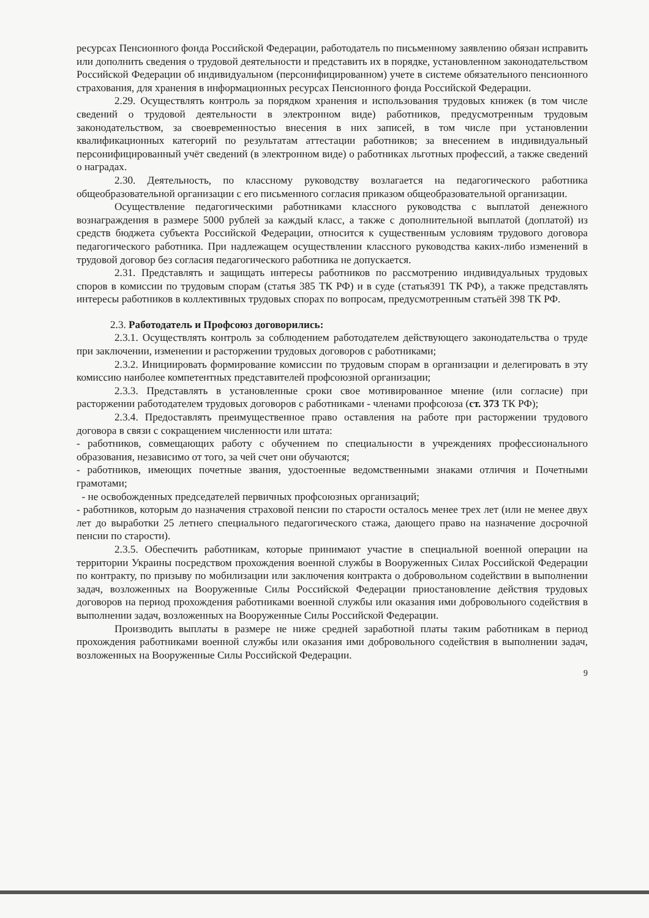ресурсах Пенсионного фонда Российской Федерации, работодатель по письменному заявлению обязан исправить или дополнить сведения о трудовой деятельности и представить их в порядке, установленном законодательством Российской Федерации об индивидуальном (персонифицированном) учете в системе обязательного пенсионного страхования, для хранения в информационных ресурсах Пенсионного фонда Российской Федерации.
2.29. Осуществлять контроль за порядком хранения и использования трудовых книжек (в том числе сведений о трудовой деятельности в электронном виде) работников, предусмотренным трудовым законодательством, за своевременностью внесения в них записей, в том числе при установлении квалификационных категорий по результатам аттестации работников; за внесением в индивидуальный персонифицированный учёт сведений (в электронном виде) о работниках льготных профессий, а также сведений о наградах.
2.30. Деятельность, по классному руководству возлагается на педагогического работника общеобразовательной организации с его письменного согласия приказом общеобразовательной организации.
Осуществление педагогическими работниками классного руководства с выплатой денежного вознаграждения в размере 5000 рублей за каждый класс, а также с дополнительной выплатой (доплатой) из средств бюджета субъекта Российской Федерации, относится к существенным условиям трудового договора педагогического работника. При надлежащем осуществлении классного руководства каких-либо изменений в трудовой договор без согласия педагогического работника не допускается.
2.31. Представлять и защищать интересы работников по рассмотрению индивидуальных трудовых споров в комиссии по трудовым спорам (статья 385 ТК РФ) и в суде (статья391 ТК РФ), а также представлять интересы работников в коллективных трудовых спорах по вопросам, предусмотренным статьёй 398 ТК РФ.
2.3. Работодатель и Профсоюз договорились:
2.3.1. Осуществлять контроль за соблюдением работодателем действующего законодательства о труде при заключении, изменении и расторжении трудовых договоров с работниками;
2.3.2. Инициировать формирование комиссии по трудовым спорам в организации и делегировать в эту комиссию наиболее компетентных представителей профсоюзной организации;
2.3.3. Представлять в установленные сроки свое мотивированное мнение (или согласие) при расторжении работодателем трудовых договоров с работниками - членами профсоюза (ст. 373 ТК РФ);
2.3.4. Предоставлять преимущественное право оставления на работе при расторжении трудового договора в связи с сокращением численности или штата:
- работников, совмещающих работу с обучением по специальности в учреждениях профессионального образования, независимо от того, за чей счет они обучаются;
- работников, имеющих почетные звания, удостоенные ведомственными знаками отличия и Почетными грамотами;
- не освобожденных председателей первичных профсоюзных организаций;
- работников, которым до назначения страховой пенсии по старости осталось менее трех лет (или не менее двух лет до выработки 25 летнего специального педагогического стажа, дающего право на назначение досрочной пенсии по старости).
2.3.5. Обеспечить работникам, которые принимают участие в специальной военной операции на территории Украины посредством прохождения военной службы в Вооруженных Силах Российской Федерации по контракту, по призыву по мобилизации или заключения контракта о добровольном содействии в выполнении задач, возложенных на Вооруженные Силы Российской Федерации приостановление действия трудовых договоров на период прохождения работниками военной службы или оказания ими добровольного содействия в выполнении задач, возложенных на Вооруженные Силы Российской Федерации.
Производить выплаты в размере не ниже средней заработной платы таким работникам в период прохождения работниками военной службы или оказания ими добровольного содействия в выполнении задач, возложенных на Вооруженные Силы Российской Федерации.
9